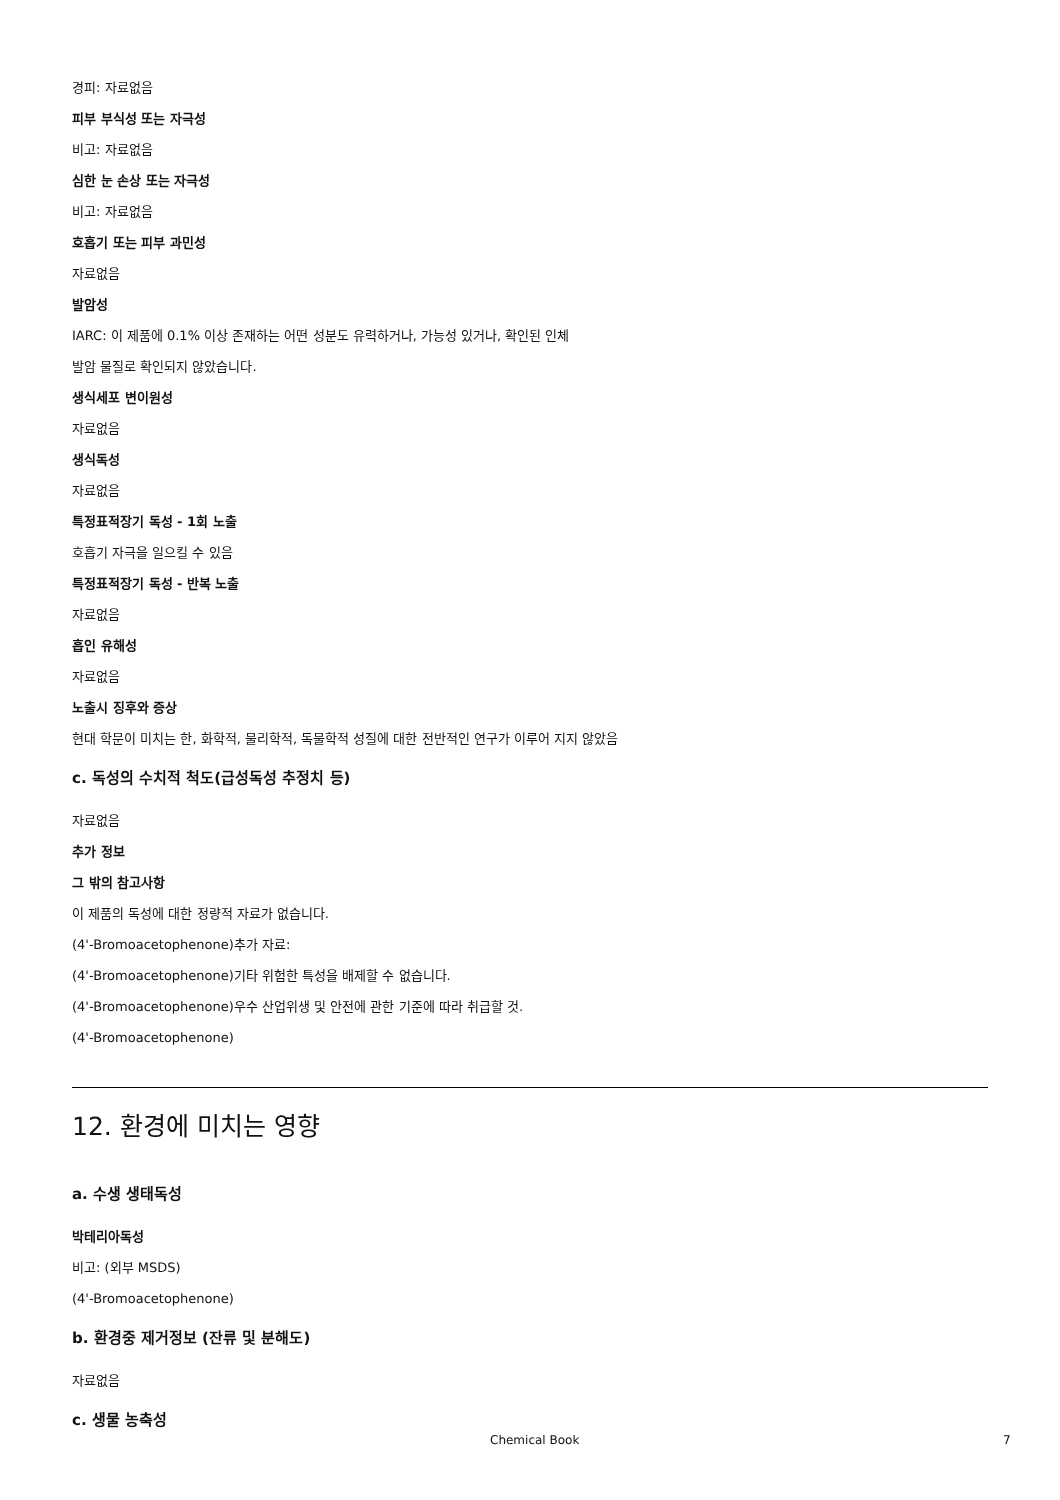경피: 자료없음
피부 부식성 또는 자극성
비고: 자료없음
심한 눈 손상 또는 자극성
비고: 자료없음
호흡기 또는 피부 과민성
자료없음
발암성
IARC: 이 제품에 0.1% 이상 존재하는 어떤 성분도 유력하거나, 가능성 있거나, 확인된 인체
발암 물질로 확인되지 않았습니다.
생식세포 변이원성
자료없음
생식독성
자료없음
특정표적장기 독성 - 1회 노출
호흡기 자극을 일으킬 수 있음
특정표적장기 독성 - 반복 노출
자료없음
흡인 유해성
자료없음
노출시 징후와 증상
현대 학문이 미치는 한, 화학적, 물리학적, 독물학적 성질에 대한 전반적인 연구가 이루어 지지 않았음
c. 독성의 수치적 척도(급성독성 추정치 등)
자료없음
추가 정보
그 밖의 참고사항
이 제품의 독성에 대한 정량적 자료가 없습니다.
(4'-Bromoacetophenone)추가 자료:
(4'-Bromoacetophenone)기타 위험한 특성을 배제할 수 없습니다.
(4'-Bromoacetophenone)우수 산업위생 및 안전에 관한 기준에 따라 취급할 것.
(4'-Bromoacetophenone)
12. 환경에 미치는 영향
a. 수생 생태독성
박테리아독성
비고: (외부 MSDS)
(4'-Bromoacetophenone)
b. 환경중 제거정보 (잔류 및 분해도)
자료없음
c. 생물 농축성
Chemical Book 7